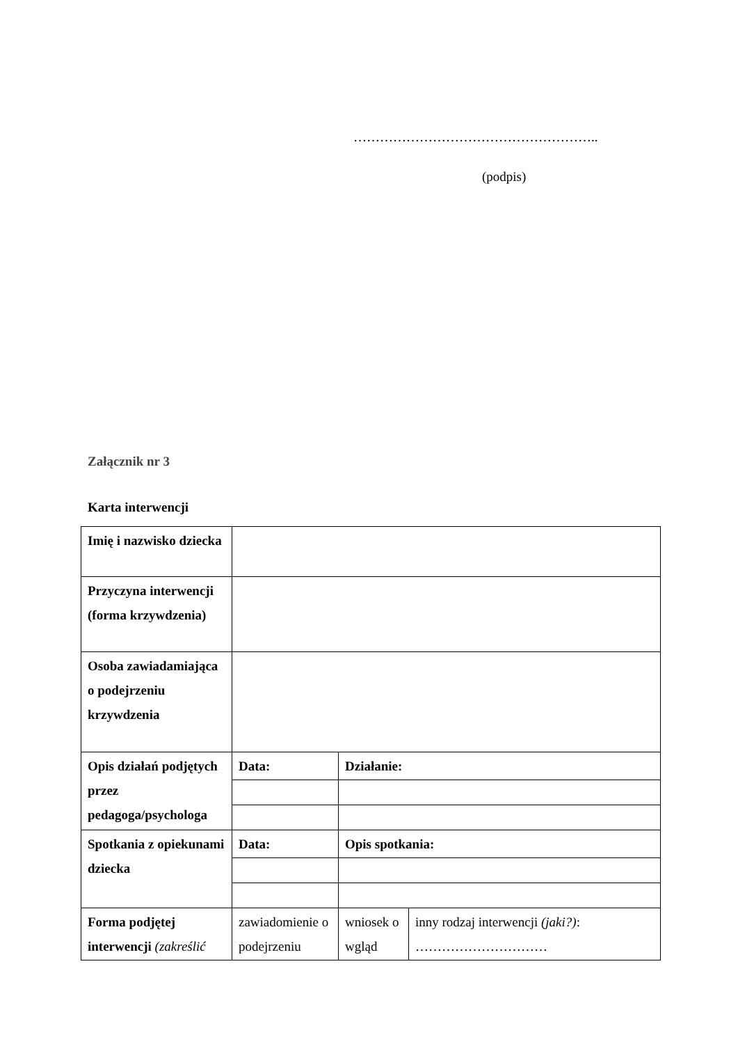………………………………………………..
(podpis)
Załącznik nr 3
Karta interwencji
| Imię i nazwisko dziecka | | | |
| Przyczyna interwencji (forma krzywdzenia) | | | |
| Osoba zawiadamiająca o podejrzeniu krzywdzenia | | | |
| Opis działań podjętych przez pedagoga/psychologa | Data: | Działanie: | |
| Spotkania z opiekunami dziecka | Data: | Opis spotkania: | |
| Forma podjętej interwencji (zakreślić | zawiadomienie o podejrzeniu | wniosek o wgląd | inny rodzaj interwencji (jaki?) : ………………………… |